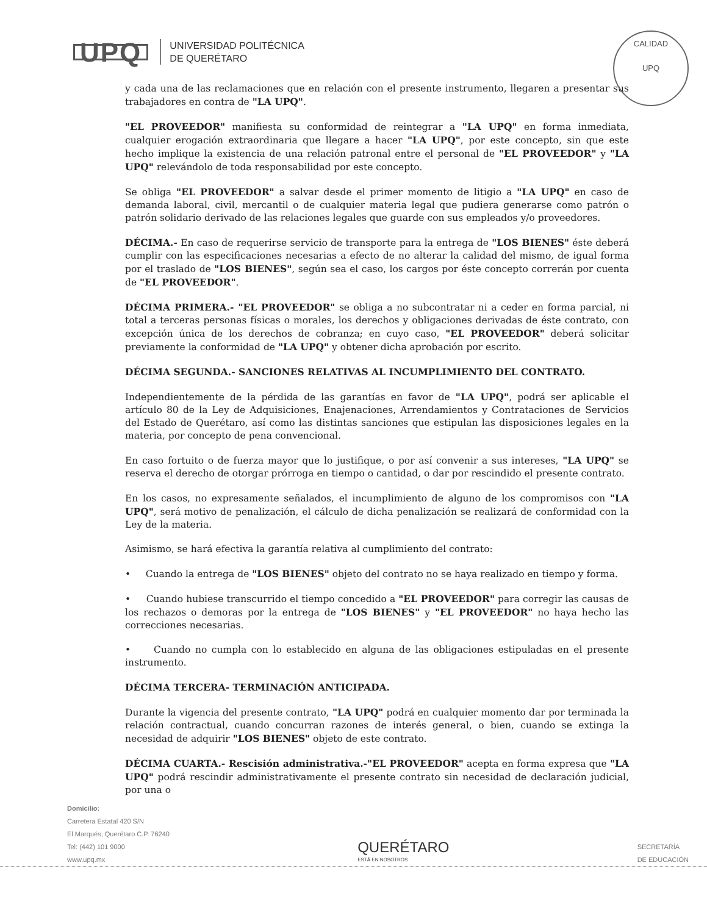UPQ
UNIVERSIDAD POLITÉCNICA
DE QUERÉTARO
CALIDAD
UPQ
y cada una de las reclamaciones que en relación con el presente instrumento, llegaren a presentar sus trabajadores en contra de "LA UPQ".
"EL PROVEEDOR" manifiesta su conformidad de reintegrar a "LA UPQ" en forma inmediata, cualquier erogación extraordinaria que llegare a hacer "LA UPQ", por este concepto, sin que este hecho implique la existencia de una relación patronal entre el personal de "EL PROVEEDOR" y "LA UPQ" relevándolo de toda responsabilidad por este concepto.
Se obliga "EL PROVEEDOR" a salvar desde el primer momento de litigio a "LA UPQ" en caso de demanda laboral, civil, mercantil o de cualquier materia legal que pudiera generarse como patrón o patrón solidario derivado de las relaciones legales que guarde con sus empleados y/o proveedores.
DÉCIMA.- En caso de requerirse servicio de transporte para la entrega de "LOS BIENES" éste deberá cumplir con las especificaciones necesarias a efecto de no alterar la calidad del mismo, de igual forma por el traslado de "LOS BIENES", según sea el caso, los cargos por éste concepto correrán por cuenta de "EL PROVEEDOR".
DÉCIMA PRIMERA.- "EL PROVEEDOR" se obliga a no subcontratar ni a ceder en forma parcial, ni total a terceras personas físicas o morales, los derechos y obligaciones derivadas de éste contrato, con excepción única de los derechos de cobranza; en cuyo caso, "EL PROVEEDOR" deberá solicitar previamente la conformidad de "LA UPQ" y obtener dicha aprobación por escrito.
DÉCIMA SEGUNDA.- SANCIONES RELATIVAS AL INCUMPLIMIENTO DEL CONTRATO.
Independientemente de la pérdida de las garantías en favor de "LA UPQ", podrá ser aplicable el artículo 80 de la Ley de Adquisiciones, Enajenaciones, Arrendamientos y Contrataciones de Servicios del Estado de Querétaro, así como las distintas sanciones que estipulan las disposiciones legales en la materia, por concepto de pena convencional.
En caso fortuito o de fuerza mayor que lo justifique, o por así convenir a sus intereses, "LA UPQ" se reserva el derecho de otorgar prórroga en tiempo o cantidad, o dar por rescindido el presente contrato.
En los casos, no expresamente señalados, el incumplimiento de alguno de los compromisos con "LA UPQ", será motivo de penalización, el cálculo de dicha penalización se realizará de conformidad con la Ley de la materia.
Asimismo, se hará efectiva la garantía relativa al cumplimiento del contrato:
• Cuando la entrega de "LOS BIENES" objeto del contrato no se haya realizado en tiempo y forma.
• Cuando hubiese transcurrido el tiempo concedido a "EL PROVEEDOR" para corregir las causas de los rechazos o demoras por la entrega de "LOS BIENES" y "EL PROVEEDOR" no haya hecho las correcciones necesarias.
• Cuando no cumpla con lo establecido en alguna de las obligaciones estipuladas en el presente instrumento.
DÉCIMA TERCERA- TERMINACIÓN ANTICIPADA.
Durante la vigencia del presente contrato, "LA UPQ" podrá en cualquier momento dar por terminada la relación contractual, cuando concurran razones de interés general, o bien, cuando se extinga la necesidad de adquirir "LOS BIENES" objeto de este contrato.
DÉCIMA CUARTA.- Rescisión administrativa.-"EL PROVEEDOR" acepta en forma expresa que "LA UPQ" podrá rescindir administrativamente el presente contrato sin necesidad de declaración judicial, por una o
Domicilio:
Carretera Estatal 420 S/N
El Marqués, Querétaro C.P. 76240
Tel: (442) 101 9000
www.upq.mx
QUERÉTARO
ESTÁ EN NOSOTROS
SECRETARÍA
DE EDUCACIÓN